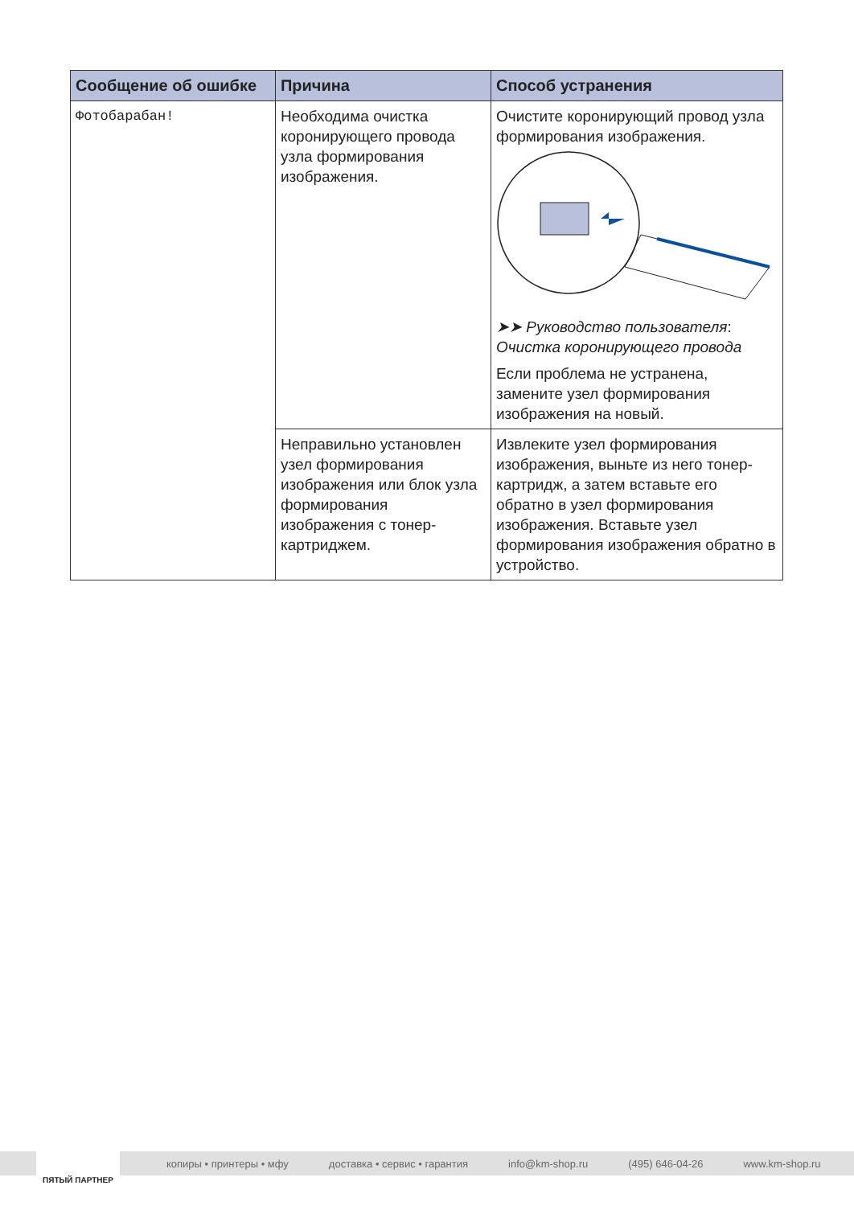| Сообщение об ошибке | Причина | Способ устранения |
| --- | --- | --- |
| Фотобарабан! | Необходима очистка коронирующего провода узла формирования изображения. | Очистите коронирующий провод узла формирования изображения. ➤➤ Руководство пользователя : Очистка коронирующего провода Если проблема не устранена, замените узел формирования изображения на новый. |
| | Неправильно установлен узел формирования изображения или блок узла формирования изображения с тонер-картриджем. | Извлеките узел формирования изображения, выньте из него тонер-картридж, а затем вставьте его обратно в узел формирования изображения. Вставьте узел формирования изображения обратно в устройство. |
копиры • принтеры • мфу доставка • сервис • гарантия info@km-shop.ru (495) 646-04-26 www.km-shop.ru
ПЯТЫЙ ПАРТНЕР